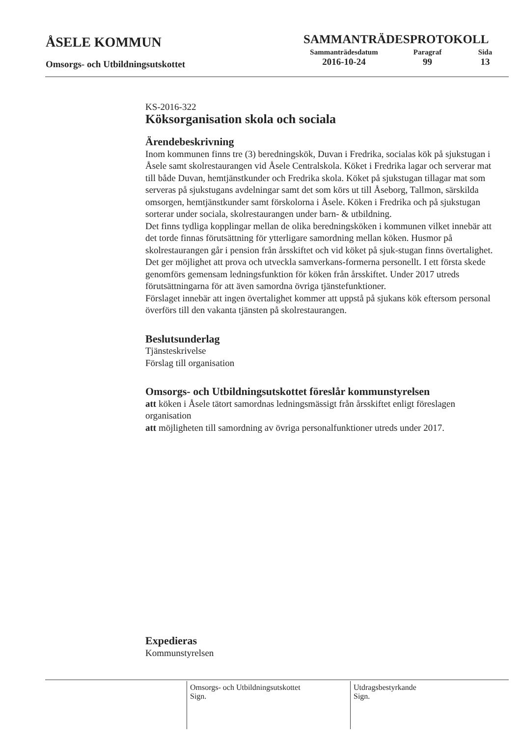ÅSELE KOMMUN
Omsorgs- och Utbildningsutskottet
SAMMANTRÄDESPROTOKOLL
Sammanträdesdatum
2016-10-24
Paragraf
99
Sida
13
KS-2016-322
Köksorganisation skola och sociala
Ärendebeskrivning
Inom kommunen finns tre (3) beredningskök, Duvan i Fredrika, socialas kök på sjukstugan i Åsele samt skolrestaurangen vid Åsele Centralskola. Köket i Fredrika lagar och serverar mat till både Duvan, hemtjänstkunder och Fredrika skola. Köket på sjukstugan tillagar mat som serveras på sjukstugans avdelningar samt det som körs ut till Åseborg, Tallmon, särskilda omsorgen, hemtjänstkunder samt förskolorna i Åsele. Köken i Fredrika och på sjukstugan sorterar under sociala, skolrestaurangen under barn- & utbildning.
Det finns tydliga kopplingar mellan de olika beredningsköken i kommunen vilket innebär att det torde finnas förutsättning för ytterligare samordning mellan köken. Husmor på skolrestaurangen går i pension från årsskiftet och vid köket på sjuk-stugan finns övertalighet. Det ger möjlighet att prova och utveckla samverkans-formerna personellt. I ett första skede genomförs gemensam ledningsfunktion för köken från årsskiftet. Under 2017 utreds förutsättningarna för att även samordna övriga tjänstefunktioner.
Förslaget innebär att ingen övertalighet kommer att uppstå på sjukans kök eftersom personal överförs till den vakanta tjänsten på skolrestaurangen.
Beslutsunderlag
Tjänsteskrivelse
Förslag till organisation
Omsorgs- och Utbildningsutskottet föreslår kommunstyrelsen
att köken i Åsele tätort samordnas ledningsmässigt från årsskiftet enligt föreslagen organisation
att möjligheten till samordning av övriga personalfunktioner utreds under 2017.
Expedieras
Kommunstyrelsen
Omsorgs- och Utbildningsutskottet
Sign.
Utdragsbestyrkande
Sign.